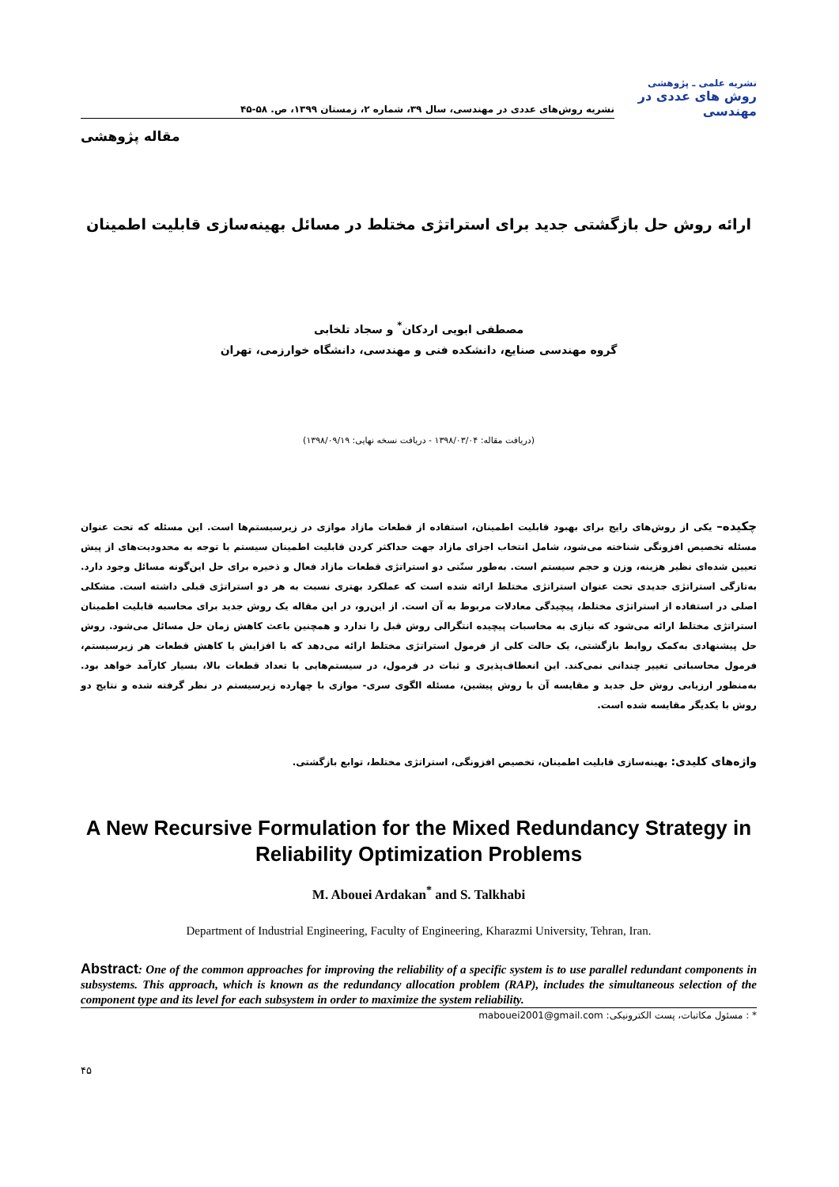نشریه روش‌های عددی در مهندسی، سال ۳۹، شماره ۲، زمستان ۱۳۹۹، ص. ۵۸-۴۵
نشریه علمی ـ پژوهشی
روش های عددی در مهندسی
مقاله پژوهشی
ارائه روش حل بازگشتی جدید برای استراتژی مختلط در مسائل بهینه‌سازی قابلیت اطمینان
مصطفی ابویی اردکان<sup>*</sup> و سجاد تلخابی
گروه مهندسی صنایع، دانشکده فنی و مهندسی، دانشگاه خوارزمی، تهران
(دریافت مقاله: ۱۳۹۸/۰۳/۰۴ - دریافت نسخه نهایی: ۱۳۹۸/۰۹/۱۹)
چکیده– یکی از روش‌های رایج برای بهبود قابلیت اطمینان، استفاده از قطعات مازاد موازی در زیرسیستم‌ها است. این مسئله که تحت عنوان مسئله تخصیص افزونگی شناخته می‌شود، شامل انتخاب اجزای مازاد جهت حداکثر کردن قابلیت اطمینان سیستم با توجه به محدودیت‌های از پیش تعیین شده‌ای نظیر هزینه، وزن و حجم سیستم است. به‌طور سنّتی دو استراتژی قطعات مازاد فعال و ذخیره برای حل این‌گونه مسائل وجود دارد. به‌تازگی استراتژی جدیدی تحت عنوان استراتژی مختلط ارائه شده است که عملکرد بهتری نسبت به هر دو استراتژی قبلی داشته است. مشکلی اصلی در استفاده از استراتژی مختلط، پیچیدگی معادلات مربوط به آن است. از این‌رو، در این مقاله یک روش جدید برای محاسبه قابلیت اطمینان استراتژی مختلط ارائه می‌شود که نیازی به محاسبات پیچیده انتگرالی روش قبل را ندارد و همچنین باعث کاهش زمان حل مسائل می‌شود. روش حل پیشنهادی به‌کمک روابط بازگشتی، یک حالت کلی از فرمول استراتژی مختلط ارائه می‌دهد که با افزایش یا کاهش قطعات هر زیرسیستم، فرمول محاسباتی تغییر چندانی نمی‌کند. این انعطاف‌پذیری و ثبات در فرمول، در سیستم‌هایی با تعداد قطعات بالا، بسیار کارآمد خواهد بود. به‌منظور ارزیابی روش حل جدید و مقایسه آن با روش پیشین، مسئله الگوی سری- موازی با چهارده زیرسیستم در نظر گرفته شده و نتایج دو روش با یکدیگر مقایسه شده است.
واژه‌های کلیدی: بهینه‌سازی قابلیت اطمینان، تخصیص افزونگی، استراتژی مختلط، توابع بازگشتی.
A New Recursive Formulation for the Mixed Redundancy Strategy in Reliability Optimization Problems
M. Abouei Ardakan<sup>*</sup> and S. Talkhabi
Department of Industrial Engineering, Faculty of Engineering, Kharazmi University, Tehran, Iran.
Abstract: One of the common approaches for improving the reliability of a specific system is to use parallel redundant components in subsystems. This approach, which is known as the redundancy allocation problem (RAP), includes the simultaneous selection of the component type and its level for each subsystem in order to maximize the system reliability.
* : مسئول مکاتبات، پست الکترونیکی: mabouei2001@gmail.com
۴۵